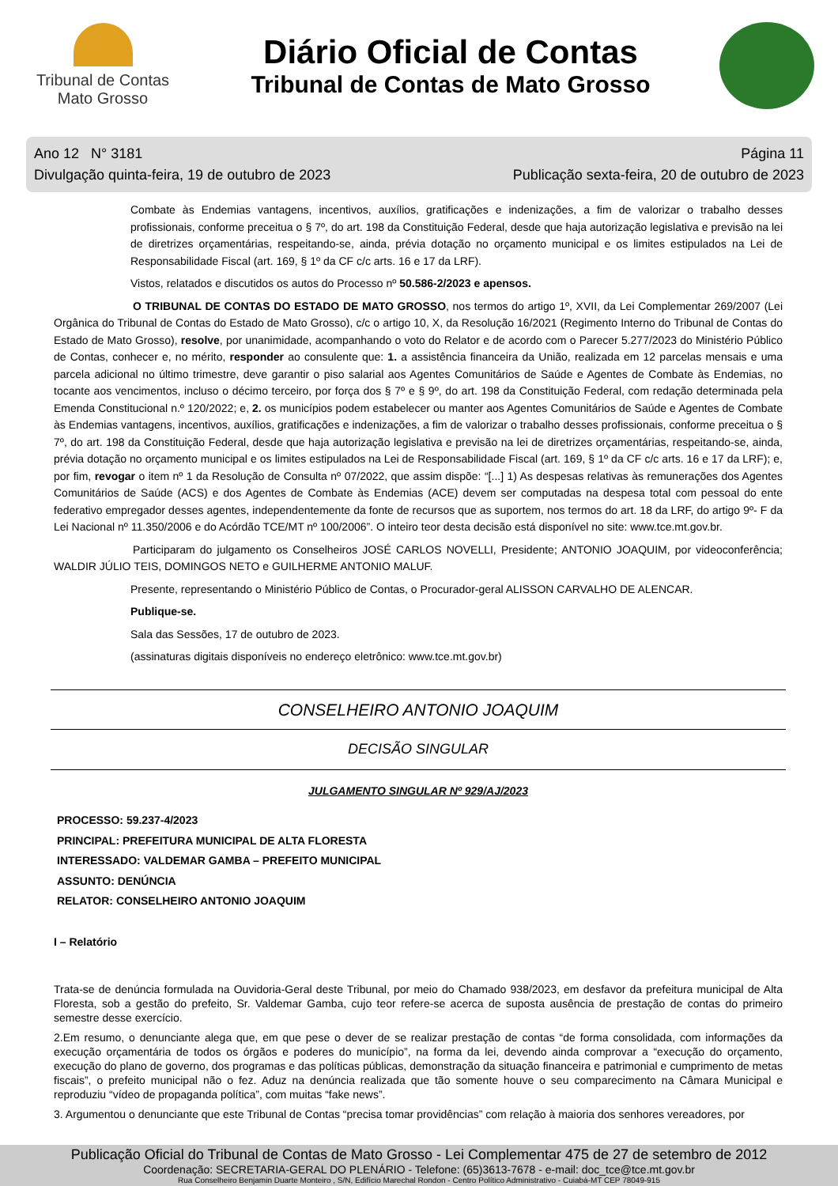Tribunal de Contas
Mato Grosso
Diário Oficial de Contas
Tribunal de Contas de Mato Grosso
Ano 12 N° 3181
Divulgação quinta-feira, 19 de outubro de 2023
Página 11
Publicação sexta-feira, 20 de outubro de 2023
Combate às Endemias vantagens, incentivos, auxílios, gratificações e indenizações, a fim de valorizar o trabalho desses profissionais, conforme preceitua o § 7º, do art. 198 da Constituição Federal, desde que haja autorização legislativa e previsão na lei de diretrizes orçamentárias, respeitando-se, ainda, prévia dotação no orçamento municipal e os limites estipulados na Lei de Responsabilidade Fiscal (art. 169, § 1º da CF c/c arts. 16 e 17 da LRF).
Vistos, relatados e discutidos os autos do Processo nº 50.586-2/2023 e apensos.
O TRIBUNAL DE CONTAS DO ESTADO DE MATO GROSSO, nos termos do artigo 1º, XVII, da Lei Complementar 269/2007 (Lei Orgânica do Tribunal de Contas do Estado de Mato Grosso), c/c o artigo 10, X, da Resolução 16/2021 (Regimento Interno do Tribunal de Contas do Estado de Mato Grosso), resolve, por unanimidade, acompanhando o voto do Relator e de acordo com o Parecer 5.277/2023 do Ministério Público de Contas, conhecer e, no mérito, responder ao consulente que: 1. a assistência financeira da União, realizada em 12 parcelas mensais e uma parcela adicional no último trimestre, deve garantir o piso salarial aos Agentes Comunitários de Saúde e Agentes de Combate às Endemias, no tocante aos vencimentos, incluso o décimo terceiro, por força dos § 7º e § 9º, do art. 198 da Constituição Federal, com redação determinada pela Emenda Constitucional n.º 120/2022; e, 2. os municípios podem estabelecer ou manter aos Agentes Comunitários de Saúde e Agentes de Combate às Endemias vantagens, incentivos, auxílios, gratificações e indenizações, a fim de valorizar o trabalho desses profissionais, conforme preceitua o § 7º, do art. 198 da Constituição Federal, desde que haja autorização legislativa e previsão na lei de diretrizes orçamentárias, respeitando-se, ainda, prévia dotação no orçamento municipal e os limites estipulados na Lei de Responsabilidade Fiscal (art. 169, § 1º da CF c/c arts. 16 e 17 da LRF); e, por fim, revogar o item nº 1 da Resolução de Consulta nº 07/2022, que assim dispõe: “[...] 1) As despesas relativas às remunerações dos Agentes Comunitários de Saúde (ACS) e dos Agentes de Combate às Endemias (ACE) devem ser computadas na despesa total com pessoal do ente federativo empregador desses agentes, independentemente da fonte de recursos que as suportem, nos termos do art. 18 da LRF, do artigo 9º- F da Lei Nacional nº 11.350/2006 e do Acórdão TCE/MT nº 100/2006”. O inteiro teor desta decisão está disponível no site: www.tce.mt.gov.br.
Participaram do julgamento os Conselheiros JOSÉ CARLOS NOVELLI, Presidente; ANTONIO JOAQUIM, por videoconferência; WALDIR JÚLIO TEIS, DOMINGOS NETO e GUILHERME ANTONIO MALUF.
Presente, representando o Ministério Público de Contas, o Procurador-geral ALISSON CARVALHO DE ALENCAR.
Publique-se.
Sala das Sessões, 17 de outubro de 2023.
(assinaturas digitais disponíveis no endereço eletrônico: www.tce.mt.gov.br)
CONSELHEIRO ANTONIO JOAQUIM
DECISÃO SINGULAR
JULGAMENTO SINGULAR Nº 929/AJ/2023
PROCESSO: 59.237-4/2023
PRINCIPAL: PREFEITURA MUNICIPAL DE ALTA FLORESTA
INTERESSADO: VALDEMAR GAMBA – PREFEITO MUNICIPAL
ASSUNTO: DENÚNCIA
RELATOR: CONSELHEIRO ANTONIO JOAQUIM
I – Relatório
Trata-se de denúncia formulada na Ouvidoria-Geral deste Tribunal, por meio do Chamado 938/2023, em desfavor da prefeitura municipal de Alta Floresta, sob a gestão do prefeito, Sr. Valdemar Gamba, cujo teor refere-se acerca de suposta ausência de prestação de contas do primeiro semestre desse exercício.
2.Em resumo, o denunciante alega que, em que pese o dever de se realizar prestação de contas “de forma consolidada, com informações da execução orçamentária de todos os órgãos e poderes do município”, na forma da lei, devendo ainda comprovar a “execução do orçamento, execução do plano de governo, dos programas e das políticas públicas, demonstração da situação financeira e patrimonial e cumprimento de metas fiscais”, o prefeito municipal não o fez. Aduz na denúncia realizada que tão somente houve o seu comparecimento na Câmara Municipal e reproduziu “vídeo de propaganda política”, com muitas “fake news”.
3. Argumentou o denunciante que este Tribunal de Contas “precisa tomar providências” com relação à maioria dos senhores vereadores, por
Publicação Oficial do Tribunal de Contas de Mato Grosso - Lei Complementar 475 de 27 de setembro de 2012
Coordenação: SECRETARIA-GERAL DO PLENÁRIO - Telefone: (65)3613-7678 - e-mail: doc_tce@tce.mt.gov.br
Rua Conselheiro Benjamin Duarte Monteiro , S/N, Edifício Marechal Rondon - Centro Político Administrativo - Cuiabá-MT CEP 78049-915